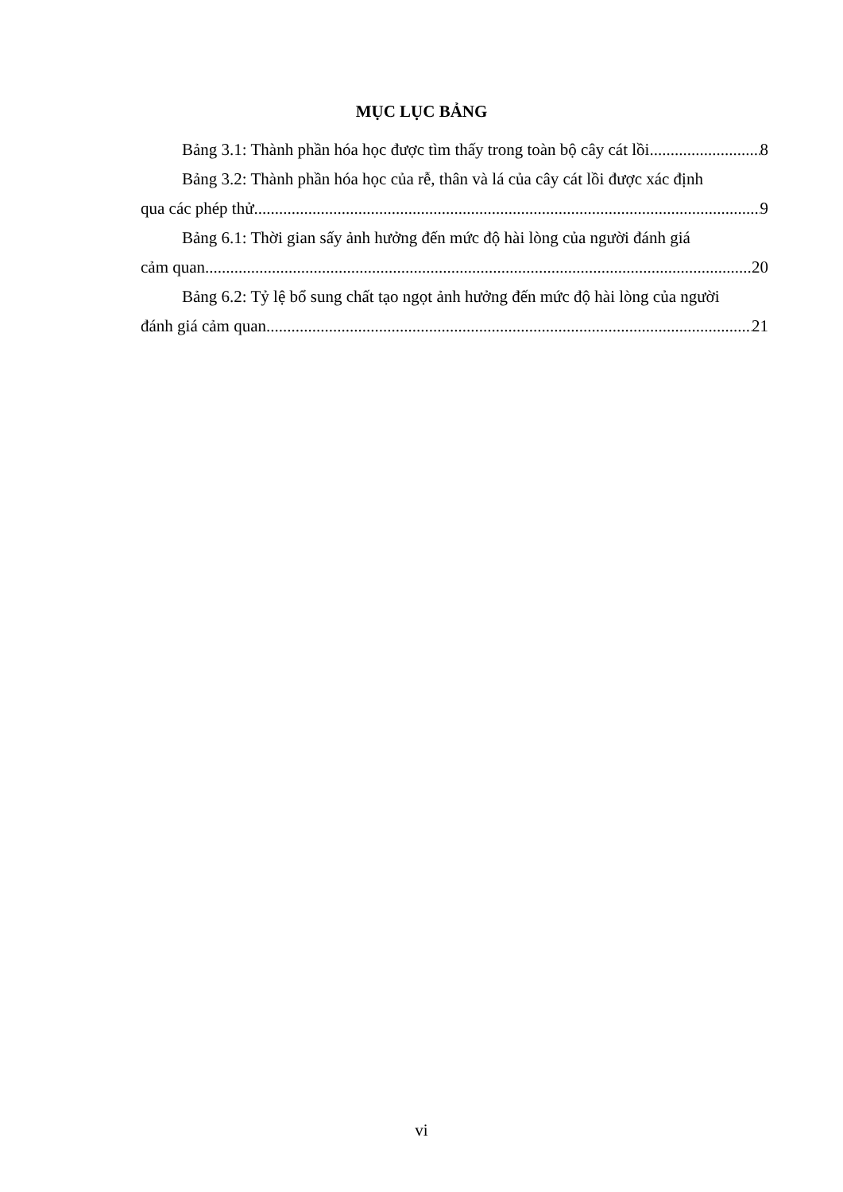MỤC LỤC BẢNG
Bảng 3.1: Thành phần hóa học được tìm thấy trong toàn bộ cây cát lồi 8
Bảng 3.2: Thành phần hóa học của rễ, thân và lá của cây cát lồi được xác định
qua các phép thử 9
Bảng 6.1: Thời gian sấy ảnh hưởng đến mức độ hài lòng của người đánh giá
cảm quan 20
Bảng 6.2: Tỷ lệ bổ sung chất tạo ngọt ảnh hưởng đến mức độ hài lòng của người
đánh giá cảm quan 21
vi